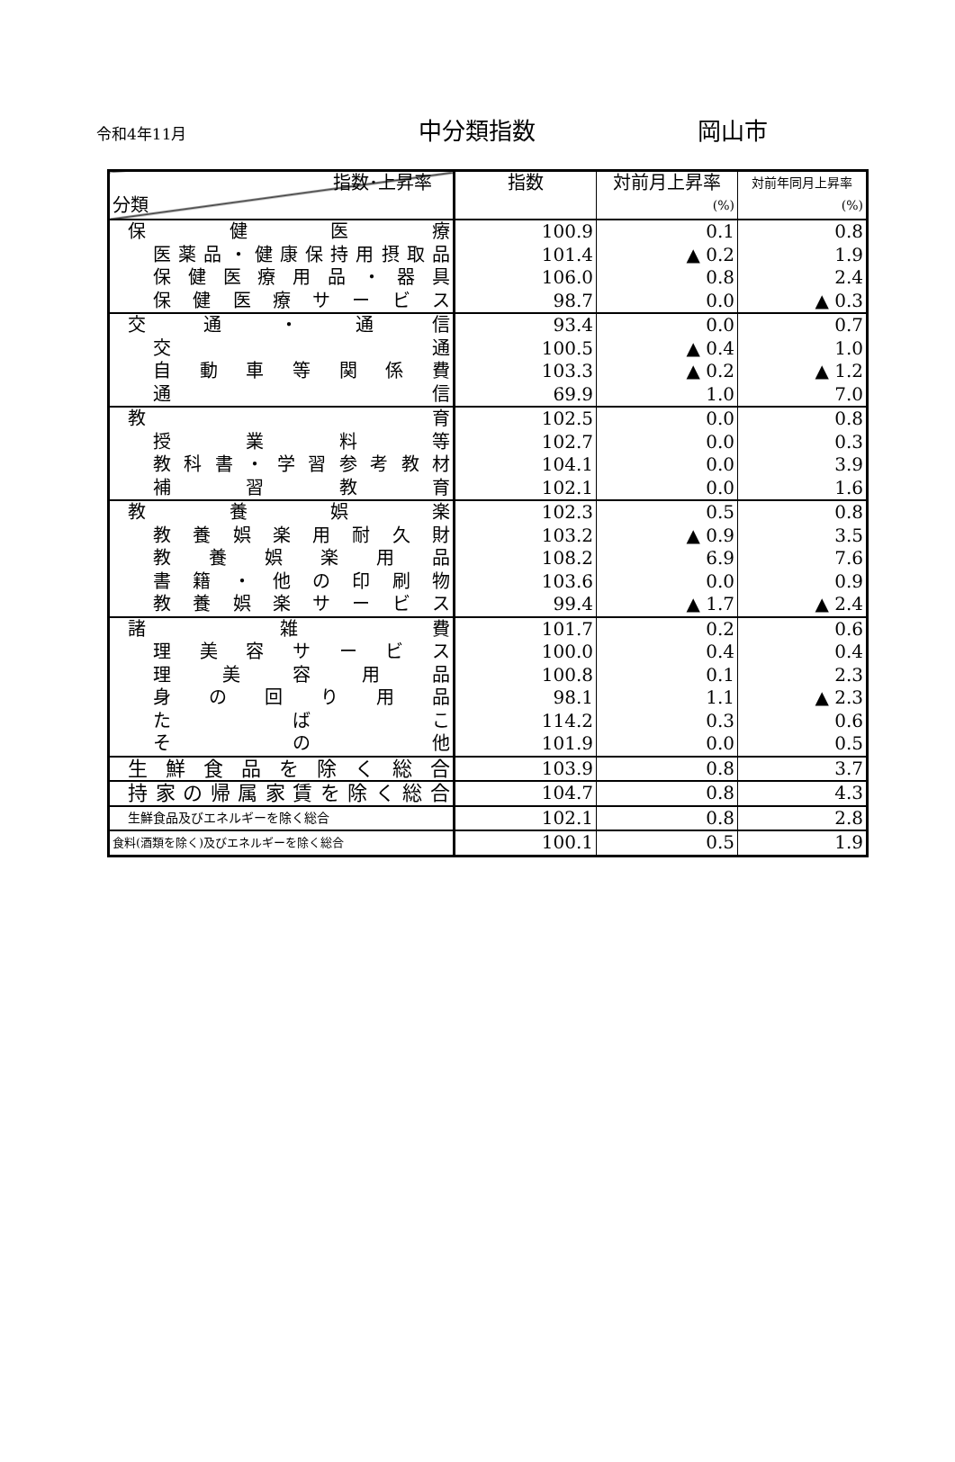令和4年11月 中分類指数 岡山市
| 指数･上昇率 分類 | 指数 | 対前月上昇率 (%) | 対前年同月上昇率 (%) |
| --- | --- | --- | --- |
| 保 健 医 療 | 100.9 | 0.1 | 0.8 |
| 医薬品・健康保持用摂取品 | 101.4 | ▲ 0.2 | 1.9 |
| 保健医療用品・器具 | 106.0 | 0.8 | 2.4 |
| 保健医療サービス | 98.7 | 0.0 | ▲ 0.3 |
| 交 通 ・ 通 信 | 93.4 | 0.0 | 0.7 |
| 交 通 | 100.5 | ▲ 0.4 | 1.0 |
| 自動車等関係費 | 103.3 | ▲ 0.2 | ▲ 1.2 |
| 通 信 | 69.9 | 1.0 | 7.0 |
| 教 育 | 102.5 | 0.0 | 0.8 |
| 授 業 料 等 | 102.7 | 0.0 | 0.3 |
| 教科書・学習参考教材 | 104.1 | 0.0 | 3.9 |
| 補 習 教 育 | 102.1 | 0.0 | 1.6 |
| 教 養 娯 楽 | 102.3 | 0.5 | 0.8 |
| 教養娯楽用耐久財 | 103.2 | ▲ 0.9 | 3.5 |
| 教 養 娯 楽 用 品 | 108.2 | 6.9 | 7.6 |
| 書籍・他の印刷物 | 103.6 | 0.0 | 0.9 |
| 教養娯楽サービス | 99.4 | ▲ 1.7 | ▲ 2.4 |
| 諸 雑 費 | 101.7 | 0.2 | 0.6 |
| 理美容サービス | 100.0 | 0.4 | 0.4 |
| 理 美 容 用 品 | 100.8 | 0.1 | 2.3 |
| 身 の 回 り 用 品 | 98.1 | 1.1 | ▲ 2.3 |
| た ば こ | 114.2 | 0.3 | 0.6 |
| そ の 他 | 101.9 | 0.0 | 0.5 |
| 生鮮食品を除く総合 | 103.9 | 0.8 | 3.7 |
| 持家の帰属家賃を除く総合 | 104.7 | 0.8 | 4.3 |
| 生鮮食品及びエネルギーを除く総合 | 102.1 | 0.8 | 2.8 |
| 食料(酒類を除く)及びエネルギーを除く総合 | 100.1 | 0.5 | 1.9 |